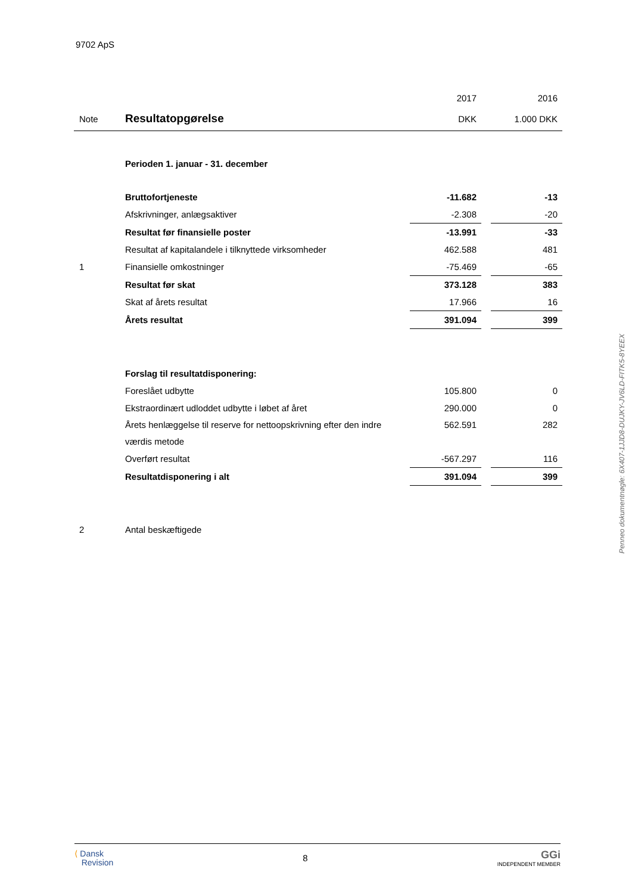9702 ApS
| | | 2017 | | 2016 |
| Note | Resultatopgørelse | DKK | | 1.000 DKK |
| | Perioden 1. januar - 31. december | | | |
| | Bruttofortjeneste | -11.682 | | -13 |
| | Afskrivninger, anlægsaktiver | -2.308 | | -20 |
| | Resultat før finansielle poster | -13.991 | | -33 |
| | Resultat af kapitalandele i tilknyttede virksomheder | 462.588 | | 481 |
| 1 | Finansielle omkostninger | -75.469 | | -65 |
| | Resultat før skat | 373.128 | | 383 |
| | Skat af årets resultat | 17.966 | | 16 |
| | Årets resultat | 391.094 | | 399 |
| | Forslag til resultatdisponering: | | | |
| | Foreslået udbytte | 105.800 | | 0 |
| | Ekstraordinært udloddet udbytte i løbet af året | 290.000 | | 0 |
| | Årets henlæggelse til reserve for nettoopskrivning efter den indre værdis metode | 562.591 | | 282 |
| | Overført resultat | -567.297 | | 116 |
| | Resultatdisponering i alt | 391.094 | | 399 |
| 2 | Antal beskæftigede | | | |
Penneo dokumentnøgle: 6X407-1JJD8-DUJKY-JV6LD-FITK5-8YEEX
⟨ Dansk
Revision
8
GGi
INDEPENDENT MEMBER